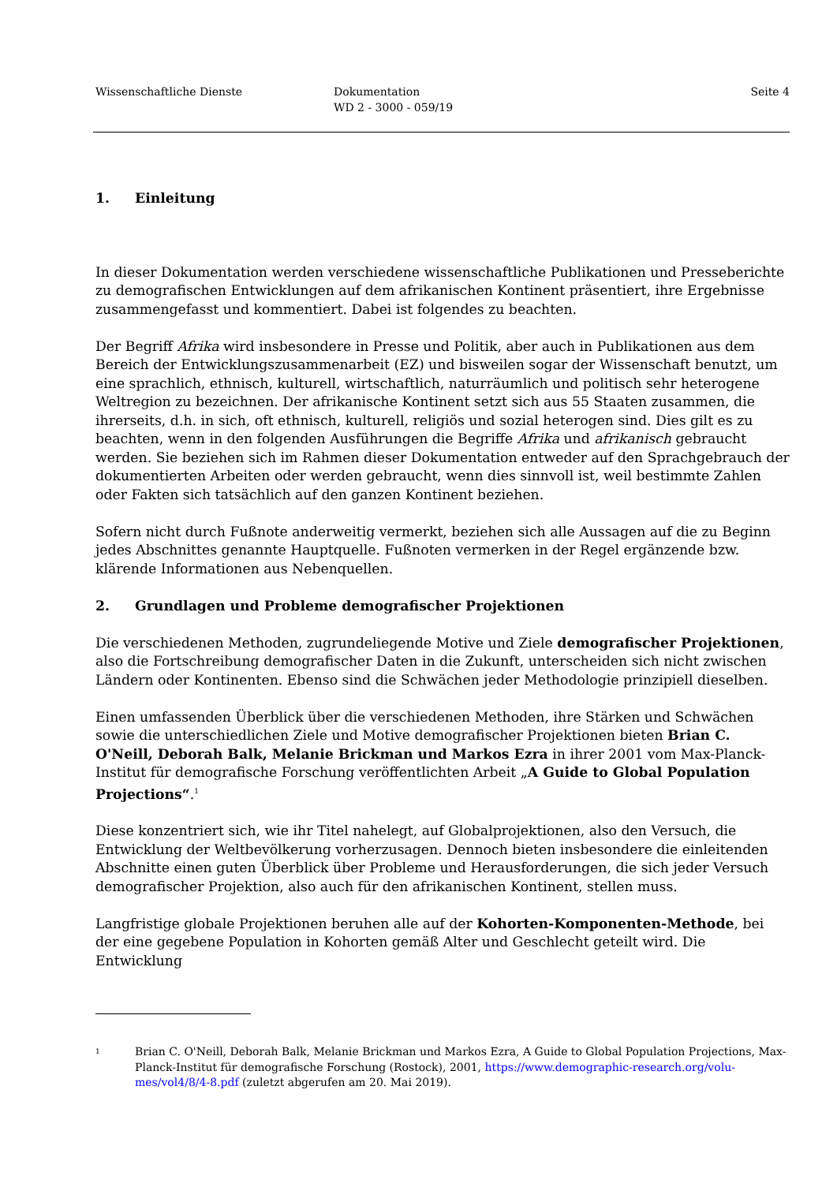Wissenschaftliche Dienste Dokumentation
WD 2 - 3000 - 059/19
Seite 4
1. Einleitung
In dieser Dokumentation werden verschiedene wissenschaftliche Publikationen und Presseberichte zu demografischen Entwicklungen auf dem afrikanischen Kontinent präsentiert, ihre Ergebnisse zusammengefasst und kommentiert. Dabei ist folgendes zu beachten.
Der Begriff Afrika wird insbesondere in Presse und Politik, aber auch in Publikationen aus dem Bereich der Entwicklungszusammenarbeit (EZ) und bisweilen sogar der Wissenschaft benutzt, um eine sprachlich, ethnisch, kulturell, wirtschaftlich, naturräumlich und politisch sehr heterogene Weltregion zu bezeichnen. Der afrikanische Kontinent setzt sich aus 55 Staaten zusammen, die ihrerseits, d.h. in sich, oft ethnisch, kulturell, religiös und sozial heterogen sind. Dies gilt es zu beachten, wenn in den folgenden Ausführungen die Begriffe Afrika und afrikanisch gebraucht werden. Sie beziehen sich im Rahmen dieser Dokumentation entweder auf den Sprachgebrauch der dokumentierten Arbeiten oder werden gebraucht, wenn dies sinnvoll ist, weil bestimmte Zahlen oder Fakten sich tatsächlich auf den ganzen Kontinent beziehen.
Sofern nicht durch Fußnote anderweitig vermerkt, beziehen sich alle Aussagen auf die zu Beginn jedes Abschnittes genannte Hauptquelle. Fußnoten vermerken in der Regel ergänzende bzw. klärende Informationen aus Nebenquellen.
2. Grundlagen und Probleme demografischer Projektionen
Die verschiedenen Methoden, zugrundeliegende Motive und Ziele demografischer Projektionen, also die Fortschreibung demografischer Daten in die Zukunft, unterscheiden sich nicht zwischen Ländern oder Kontinenten. Ebenso sind die Schwächen jeder Methodologie prinzipiell dieselben.
Einen umfassenden Überblick über die verschiedenen Methoden, ihre Stärken und Schwächen sowie die unterschiedlichen Ziele und Motive demografischer Projektionen bieten Brian C. O'Neill, Deborah Balk, Melanie Brickman und Markos Ezra in ihrer 2001 vom Max-Planck-Institut für demografische Forschung veröffentlichten Arbeit „A Guide to Global Population Projections“.<sup>1</sup>
Diese konzentriert sich, wie ihr Titel nahelegt, auf Globalprojektionen, also den Versuch, die Entwicklung der Weltbevölkerung vorherzusagen. Dennoch bieten insbesondere die einleitenden Abschnitte einen guten Überblick über Probleme und Herausforderungen, die sich jeder Versuch demografischer Projektion, also auch für den afrikanischen Kontinent, stellen muss.
Langfristige globale Projektionen beruhen alle auf der Kohorten-Komponenten-Methode, bei der eine gegebene Population in Kohorten gemäß Alter und Geschlecht geteilt wird. Die Entwicklung
1
Brian C. O'Neill, Deborah Balk, Melanie Brickman und Markos Ezra, A Guide to Global Population Projections, Max-Planck-Institut für demografische Forschung (Rostock), 2001, https://www.demographic-research.org/volu-mes/vol4/8/4-8.pdf (zuletzt abgerufen am 20. Mai 2019).